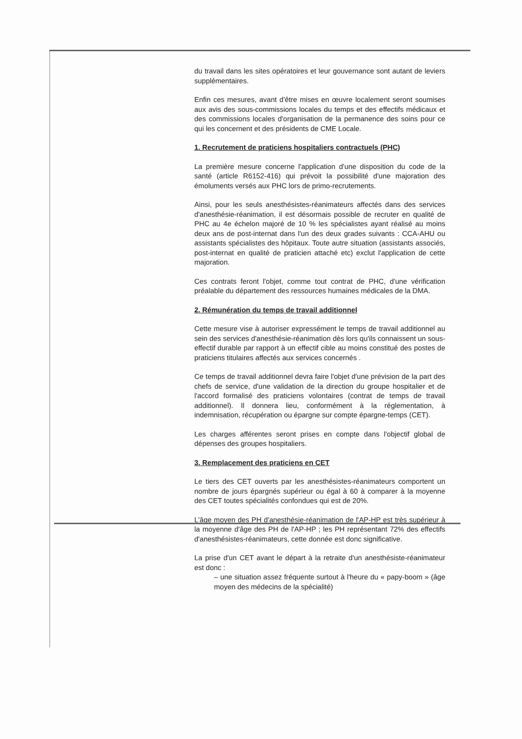du travail dans les sites opératoires et leur gouvernance sont autant de leviers supplémentaires.
Enfin ces mesures, avant d'être mises en œuvre localement seront soumises aux avis des sous-commissions locales du temps et des effectifs médicaux et des commissions locales d'organisation de la permanence des soins pour ce qui les concernent et des présidents de CME Locale.
1. Recrutement de praticiens hospitaliers contractuels (PHC)
La première mesure concerne l'application d'une disposition du code de la santé (article R6152-416) qui prévoit la possibilité d'une majoration des émoluments versés aux PHC lors de primo-recrutements.
Ainsi, pour les seuls anesthésistes-réanimateurs affectés dans des services d'anesthésie-réanimation, il est désormais possible de recruter en qualité de PHC au 4e échelon majoré de 10 % les spécialistes ayant réalisé au moins deux ans de post-internat dans l'un des deux grades suivants : CCA-AHU ou assistants spécialistes des hôpitaux. Toute autre situation (assistants associés, post-internat en qualité de praticien attaché etc) exclut l'application de cette majoration.
Ces contrats feront l'objet, comme tout contrat de PHC, d'une vérification préalable du département des ressources humaines médicales de la DMA.
2. Rémunération du temps de travail additionnel
Cette mesure vise à autoriser expressément le temps de travail additionnel au sein des services d'anesthésie-réanimation dès lors qu'ils connaissent un sous-effectif durable par rapport à un effectif cible au moins constitué des postes de praticiens titulaires affectés aux services concernés .
Ce temps de travail additionnel devra faire l'objet d'une prévision de la part des chefs de service, d'une validation de la direction du groupe hospitalier et de l'accord formalisé des praticiens volontaires (contrat de temps de travail additionnel). Il donnera lieu, conformément à la réglementation, à indemnisation, récupération ou épargne sur compte épargne-temps (CET).
Les charges afférentes seront prises en compte dans l'objectif global de dépenses des groupes hospitaliers.
3. Remplacement des praticiens en CET
Le tiers des CET ouverts par les anesthésistes-réanimateurs comportent un nombre de jours épargnés supérieur ou égal à 60 à comparer à la moyenne des CET toutes spécialités confondues qui est de 20%.
L'âge moyen des PH d'anesthésie-réanimation de l'AP-HP est très supérieur à la moyenne d'âge des PH de l'AP-HP ; les PH représentant 72% des effectifs d'anesthésistes-réanimateurs, cette donnée est donc significative.
La prise d'un CET avant le départ à la retraite d'un anesthésiste-réanimateur est donc :
– une situation assez fréquente surtout à l'heure du « papy-boom » (âge moyen des médecins de la spécialité)